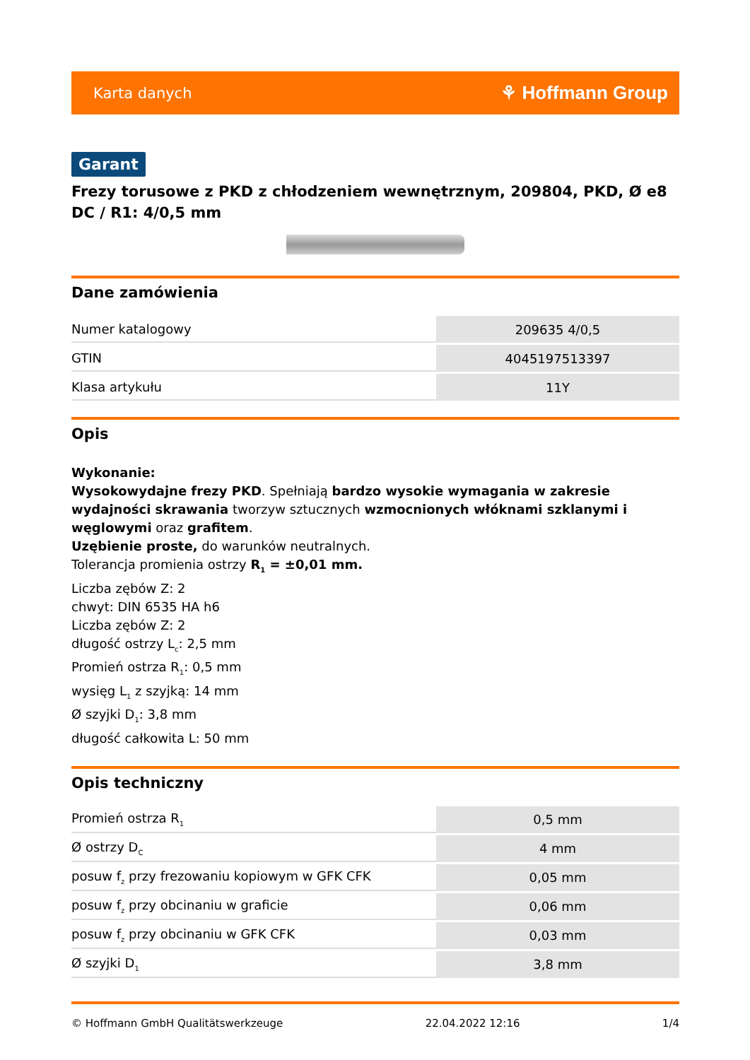Karta danych ⚘ Hoffmann Group
Garant
Frezy torusowe z PKD z chłodzeniem wewnętrznym, 209804, PKD, Ø e8 DC / R1: 4/0,5 mm
Dane zamówienia
| Numer katalogowy | 209635 4/0,5 |
| GTIN | 4045197513397 |
| Klasa artykułu | 11Y |
Opis
Wykonanie:
Wysokowydajne frezy PKD. Spełniają bardzo wysokie wymagania w zakresie wydajności skrawania tworzyw sztucznych wzmocnionych włóknami szklanymi i węglowymi oraz grafitem.
Uzębienie proste, do warunków neutralnych.
Tolerancja promienia ostrzy R<sub>1</sub> = ±0,01 mm.
Liczba zębów Z: 2
chwyt: DIN 6535 HA h6
Liczba zębów Z: 2
długość ostrzy L<sub>c</sub>: 2,5 mm
Promień ostrza R<sub>1</sub>: 0,5 mm
wysięg L<sub>1</sub> z szyjką: 14 mm
Ø szyjki D<sub>1</sub>: 3,8 mm
długość całkowita L: 50 mm
Opis techniczny
| Promień ostrza R<sub>1</sub> | 0,5 mm |
| Ø ostrzy D<sub>C</sub> | 4 mm |
| posuw f<sub>z</sub> przy frezowaniu kopiowym w GFK CFK | 0,05 mm |
| posuw f<sub>z</sub> przy obcinaniu w graficie | 0,06 mm |
| posuw f<sub>z</sub> przy obcinaniu w GFK CFK | 0,03 mm |
| Ø szyjki D<sub>1</sub> | 3,8 mm |
© Hoffmann GmbH Qualitätswerkzeuge 22.04.2022 12:16 1/4